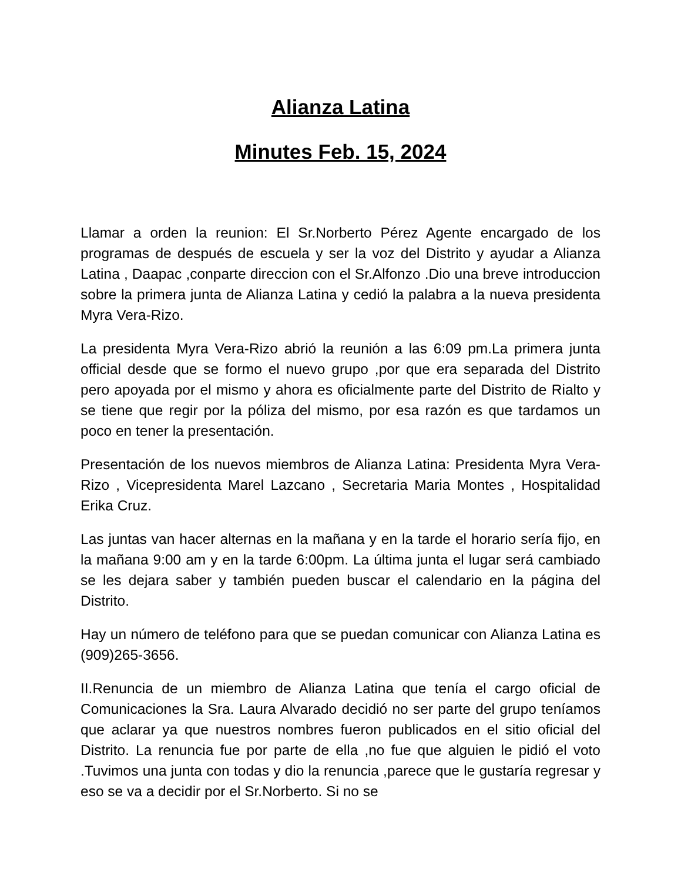Alianza Latina
Minutes Feb. 15, 2024
Llamar a orden la reunion: El Sr.Norberto Pérez Agente encargado de los programas de después de escuela y ser la voz del Distrito y ayudar a Alianza Latina , Daapac ,conparte direccion con el Sr.Alfonzo .Dio una breve introduccion sobre la primera junta de Alianza Latina y cedió la palabra a la nueva presidenta Myra Vera-Rizo.
La presidenta Myra Vera-Rizo abrió la reunión a las 6:09 pm.La primera junta official desde que se formo el nuevo grupo ,por que era separada del Distrito pero apoyada por el mismo y ahora es oficialmente parte del Distrito de Rialto y se tiene que regir por la póliza del mismo, por esa razón es que tardamos un poco en tener la presentación.
Presentación de los nuevos miembros de Alianza Latina: Presidenta Myra Vera-Rizo , Vicepresidenta Marel Lazcano , Secretaria Maria Montes , Hospitalidad Erika Cruz.
Las juntas van hacer alternas en la mañana y en la tarde el horario sería fijo, en la mañana 9:00 am y en la tarde 6:00pm. La última junta el lugar será cambiado se les dejara saber y también pueden buscar el calendario en la página del Distrito.
Hay un número de teléfono para que se puedan comunicar con Alianza Latina es (909)265-3656.
II.Renuncia de un miembro de Alianza Latina que tenía el cargo oficial de Comunicaciones la Sra. Laura Alvarado decidió no ser parte del grupo teníamos que aclarar ya que nuestros nombres fueron publicados en el sitio oficial del Distrito. La renuncia fue por parte de ella ,no fue que alguien le pidió el voto .Tuvimos una junta con todas y dio la renuncia ,parece que le gustaría regresar y eso se va a decidir por el Sr.Norberto. Si no se